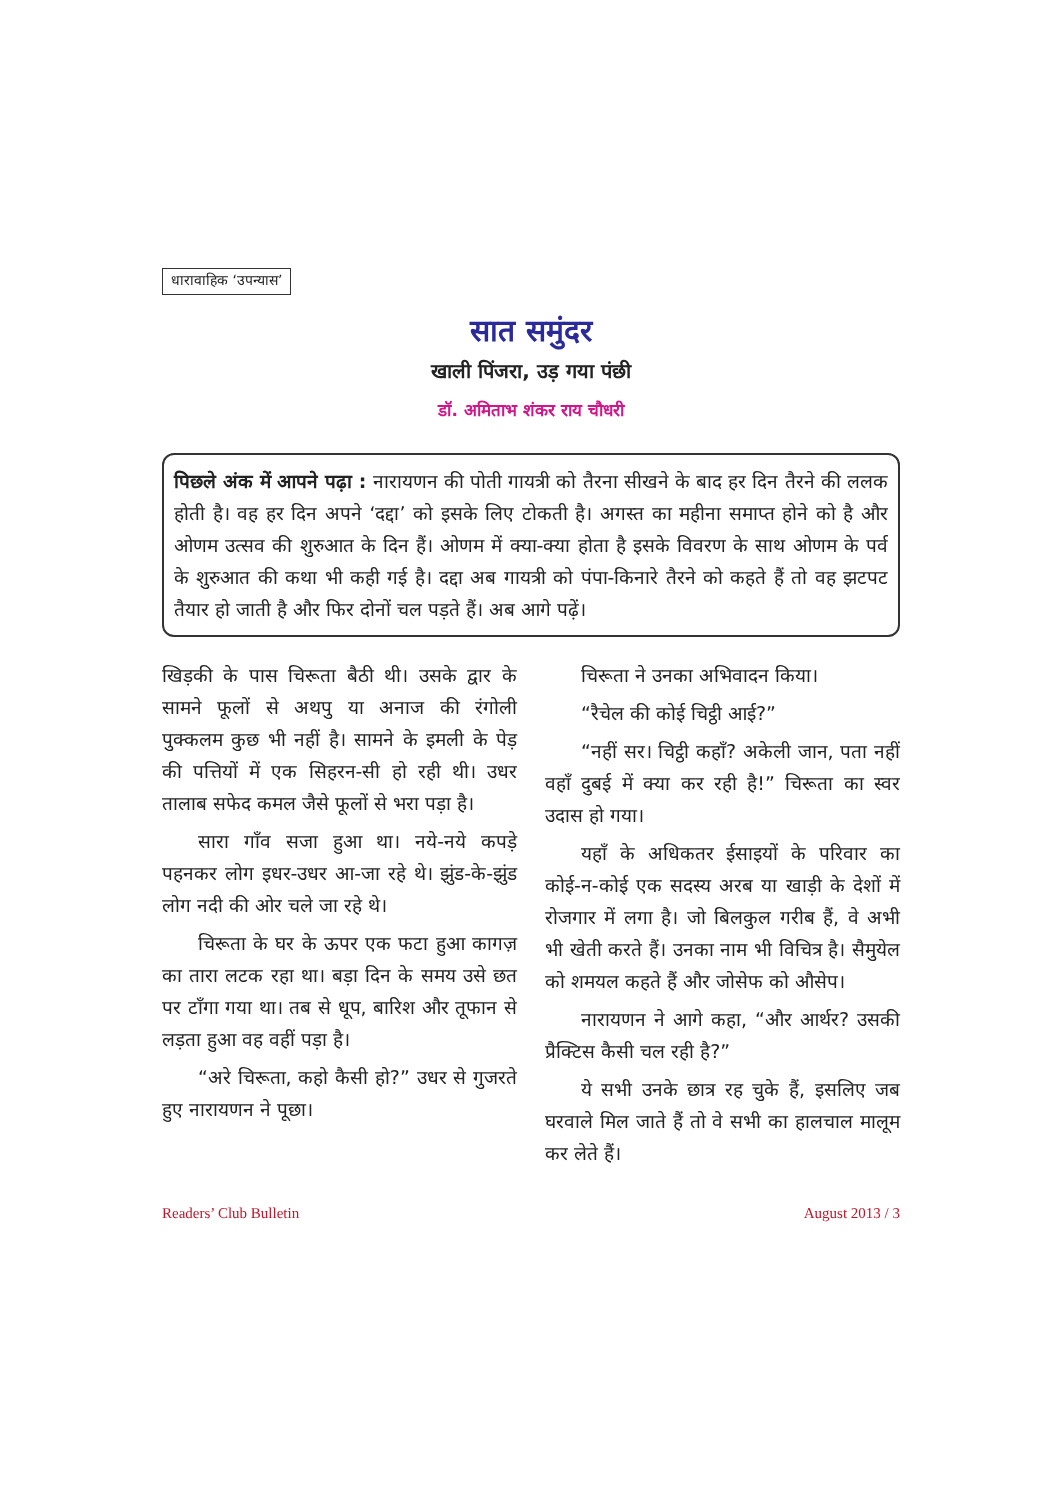धारावाहिक ‘उपन्यास’
सात समुंदर
खाली पिंजरा, उड़ गया पंछी
डॉ. अमिताभ शंकर राय चौधरी
पिछले अंक में आपने पढ़ा : नारायणन की पोती गायत्री को तैरना सीखने के बाद हर दिन तैरने की ललक होती है। वह हर दिन अपने ‘दद्दा’ को इसके लिए टोकती है। अगस्त का महीना समाप्त होने को है और ओणम उत्सव की शुरुआत के दिन हैं। ओणम में क्या-क्या होता है इसके विवरण के साथ ओणम के पर्व के शुरुआत की कथा भी कही गई है। दद्दा अब गायत्री को पंपा-किनारे तैरने को कहते हैं तो वह झटपट तैयार हो जाती है और फिर दोनों चल पड़ते हैं। अब आगे पढ़ें।
खिड़की के पास चिरूता बैठी थी। उसके द्वार के सामने फूलों से अथपु या अनाज की रंगोली पुक्कलम कुछ भी नहीं है। सामने के इमली के पेड़ की पत्तियों में एक सिहरन-सी हो रही थी। उधर तालाब सफेद कमल जैसे फूलों से भरा पड़ा है।
सारा गाँव सजा हुआ था। नये-नये कपड़े पहनकर लोग इधर-उधर आ-जा रहे थे। झुंड-के-झुंड लोग नदी की ओर चले जा रहे थे।
चिरूता के घर के ऊपर एक फटा हुआ कागज़ का तारा लटक रहा था। बड़ा दिन के समय उसे छत पर टाँगा गया था। तब से धूप, बारिश और तूफान से लड़ता हुआ वह वहीं पड़ा है।
“अरे चिरूता, कहो कैसी हो?” उधर से गुजरते हुए नारायणन ने पूछा।
चिरूता ने उनका अभिवादन किया।
“रैचेल की कोई चिट्ठी आई?”
“नहीं सर। चिट्ठी कहाँ? अकेली जान, पता नहीं वहाँ दुबई में क्या कर रही है!” चिरूता का स्वर उदास हो गया।
यहाँ के अधिकतर ईसाइयों के परिवार का कोई-न-कोई एक सदस्य अरब या खाड़ी के देशों में रोजगार में लगा है। जो बिलकुल गरीब हैं, वे अभी भी खेती करते हैं। उनका नाम भी विचित्र है। सैमुयेल को शमयल कहते हैं और जोसेफ को औसेप।
नारायणन ने आगे कहा, “और आर्थर? उसकी प्रैक्टिस कैसी चल रही है?”
ये सभी उनके छात्र रह चुके हैं, इसलिए जब घरवाले मिल जाते हैं तो वे सभी का हालचाल मालूम कर लेते हैं।
Readers’ Club Bulletin August 2013 / 3